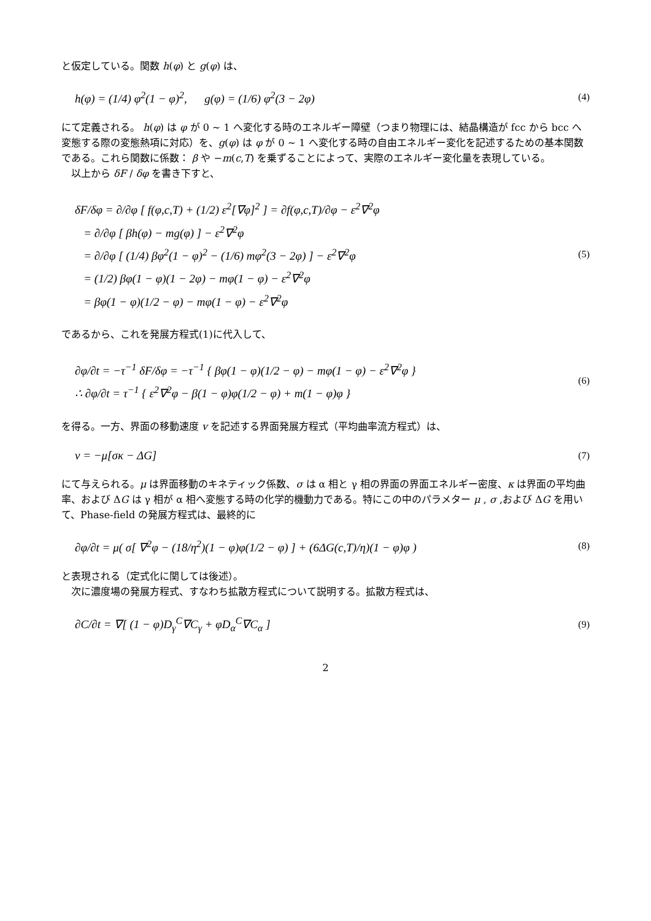と仮定している。関数 h(φ) と g(φ) は、
h(φ) = (1/4) φ<sup>2</sup>(1 − φ)<sup>2</sup>, g(φ) = (1/6) φ<sup>2</sup>(3 − 2φ) (4)
にて定義される。 h(φ) は φ が 0 ~ 1 へ変化する時のエネルギー障壁（つまり物理には、結晶構造が fcc から bcc へ変態する際の変態熱項に対応）を、g(φ) は φ が 0 ~ 1 へ変化する時の自由エネルギー変化を記述するための基本関数である。これら関数に係数： β や −m(c,T) を乗ずることによって、実際のエネルギー変化量を表現している。
以上から δF / δφ を書き下すと、
δF/δφ = ∂/∂φ [ f(φ,c,T) + (1/2) ε<sup>2</sup>[∇φ]<sup>2</sup> ] = ∂f(φ,c,T)/∂φ − ε<sup>2</sup>∇<sup>2</sup>φ
= ∂/∂φ [ βh(φ) − mg(φ) ] − ε<sup>2</sup>∇<sup>2</sup>φ
= ∂/∂φ [ (1/4) βφ<sup>2</sup>(1 − φ)<sup>2</sup> − (1/6) mφ<sup>2</sup>(3 − 2φ) ] − ε<sup>2</sup>∇<sup>2</sup>φ
= (1/2) βφ(1 − φ)(1 − 2φ) − mφ(1 − φ) − ε<sup>2</sup>∇<sup>2</sup>φ
= βφ(1 − φ)(1/2 − φ) − mφ(1 − φ) − ε<sup>2</sup>∇<sup>2</sup>φ
(5)
であるから、これを発展方程式(1)に代入して、
∂φ/∂t = −τ<sup>−1</sup> δF/δφ = −τ<sup>−1</sup> { βφ(1 − φ)(1/2 − φ) − mφ(1 − φ) − ε<sup>2</sup>∇<sup>2</sup>φ }
∴ ∂φ/∂t = τ<sup>−1</sup> { ε<sup>2</sup>∇<sup>2</sup>φ − β(1 − φ)φ(1/2 − φ) + m(1 − φ)φ }
(6)
を得る。一方、界面の移動速度 v を記述する界面発展方程式（平均曲率流方程式）は、
v = −μ[σκ − ΔG] (7)
にて与えられる。μ は界面移動のキネティック係数、σ は α 相と γ 相の界面の界面エネルギー密度、κ は界面の平均曲率、および ΔG は γ 相が α 相へ変態する時の化学的機動力である。特にこの中のパラメター μ , σ ,および ΔG を用いて、Phase-field の発展方程式は、最終的に
∂φ/∂t = μ( σ[ ∇<sup>2</sup>φ − (18/η<sup>2</sup>)(1 − φ)φ(1/2 − φ) ] + (6ΔG(c,T)/η)(1 − φ)φ ) (8)
と表現される（定式化に関しては後述）。
次に濃度場の発展方程式、すなわち拡散方程式について説明する。拡散方程式は、
∂C/∂t = ∇[ (1 − φ)D<sub>γ</sub><sup>C</sup>∇C<sub>γ</sub> + φD<sub>α</sub><sup>C</sup>∇C<sub>α</sub> ] (9)
2